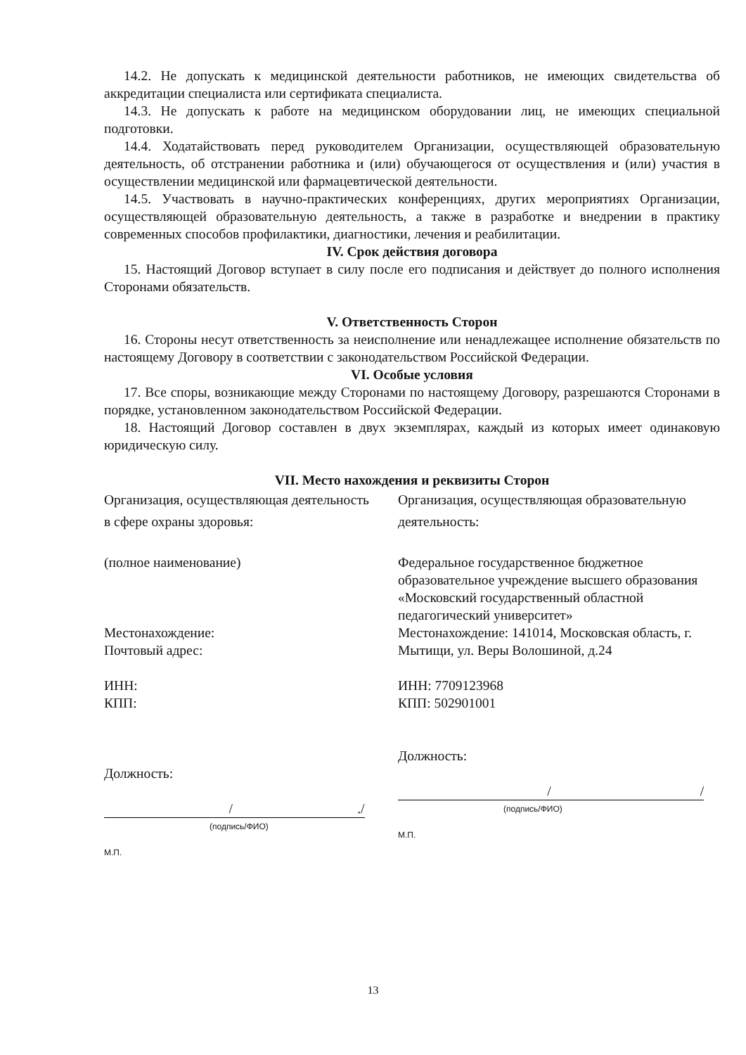14.2. Не допускать к медицинской деятельности работников, не имеющих свидетельства об аккредитации специалиста или сертификата специалиста.
14.3. Не допускать к работе на медицинском оборудовании лиц, не имеющих специальной подготовки.
14.4. Ходатайствовать перед руководителем Организации, осуществляющей образовательную деятельность, об отстранении работника и (или) обучающегося от осуществления и (или) участия в осуществлении медицинской или фармацевтической деятельности.
14.5. Участвовать в научно-практических конференциях, других мероприятиях Организации, осуществляющей образовательную деятельность, а также в разработке и внедрении в практику современных способов профилактики, диагностики, лечения и реабилитации.
IV. Срок действия договора
15. Настоящий Договор вступает в силу после его подписания и действует до полного исполнения Сторонами обязательств.
V. Ответственность Сторон
16. Стороны несут ответственность за неисполнение или ненадлежащее исполнение обязательств по настоящему Договору в соответствии с законодательством Российской Федерации.
VI. Особые условия
17. Все споры, возникающие между Сторонами по настоящему Договору, разрешаются Сторонами в порядке, установленном законодательством Российской Федерации.
18. Настоящий Договор составлен в двух экземплярах, каждый из которых имеет одинаковую юридическую силу.
VII. Место нахождения и реквизиты Сторон
Организация, осуществляющая деятельность в сфере охраны здоровья:
(полное наименование)
Местонахождение:
Почтовый адрес:
ИНН:
КПП:
Должность:
/./
(подпись/ФИО)
М.П.
Организация, осуществляющая образовательную деятельность:
Федеральное государственное бюджетное образовательное учреждение высшего образования «Московский государственный областной педагогический университет»
Местонахождение: 141014, Московская область, г. Мытищи, ул. Веры Волошиной, д.24
ИНН: 7709123968
КПП: 502901001
Должность:
/ /
(подпись/ФИО)
М.П.
13